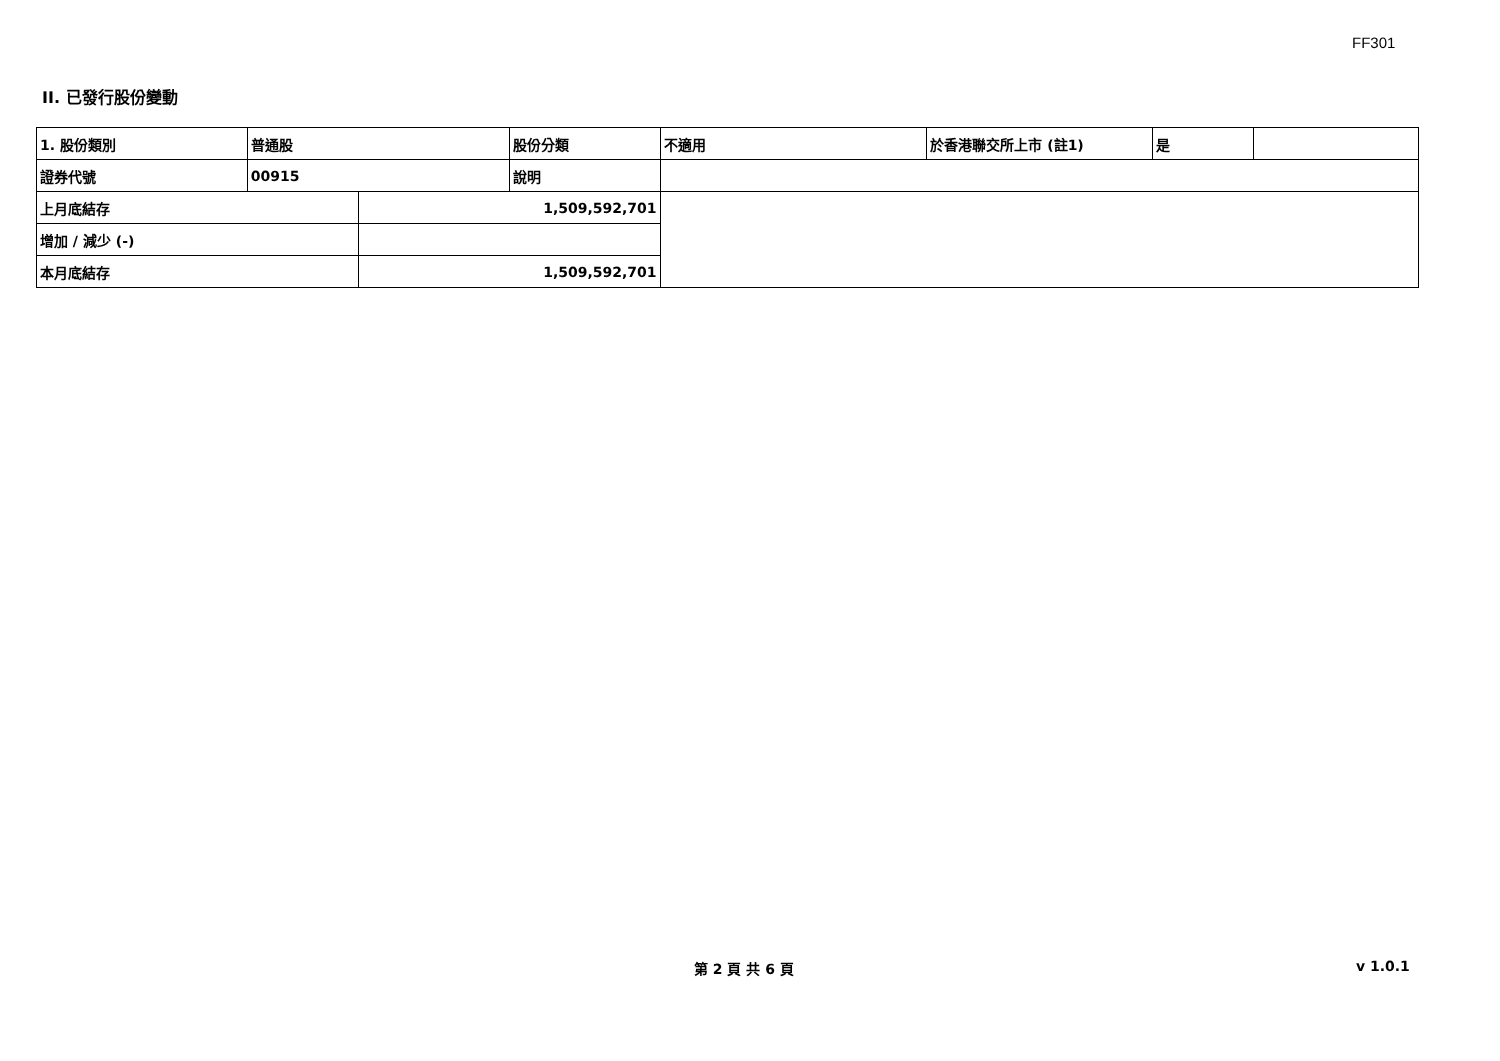FF301
II. 已發行股份變動
| 1. 股份類別 | 普通股 | | 股份分類 | 不適用 | 於香港聯交所上市 (註1) | 是 | |
| 證券代號 | 00915 | | 說明 | | | | |
| 上月底結存 | | 1,509,592,701 | | | | | |
| 增加 / 減少 (-) | | | | | | | |
| 本月底結存 | | 1,509,592,701 | | | | | |
第 2 頁 共 6 頁 v 1.0.1